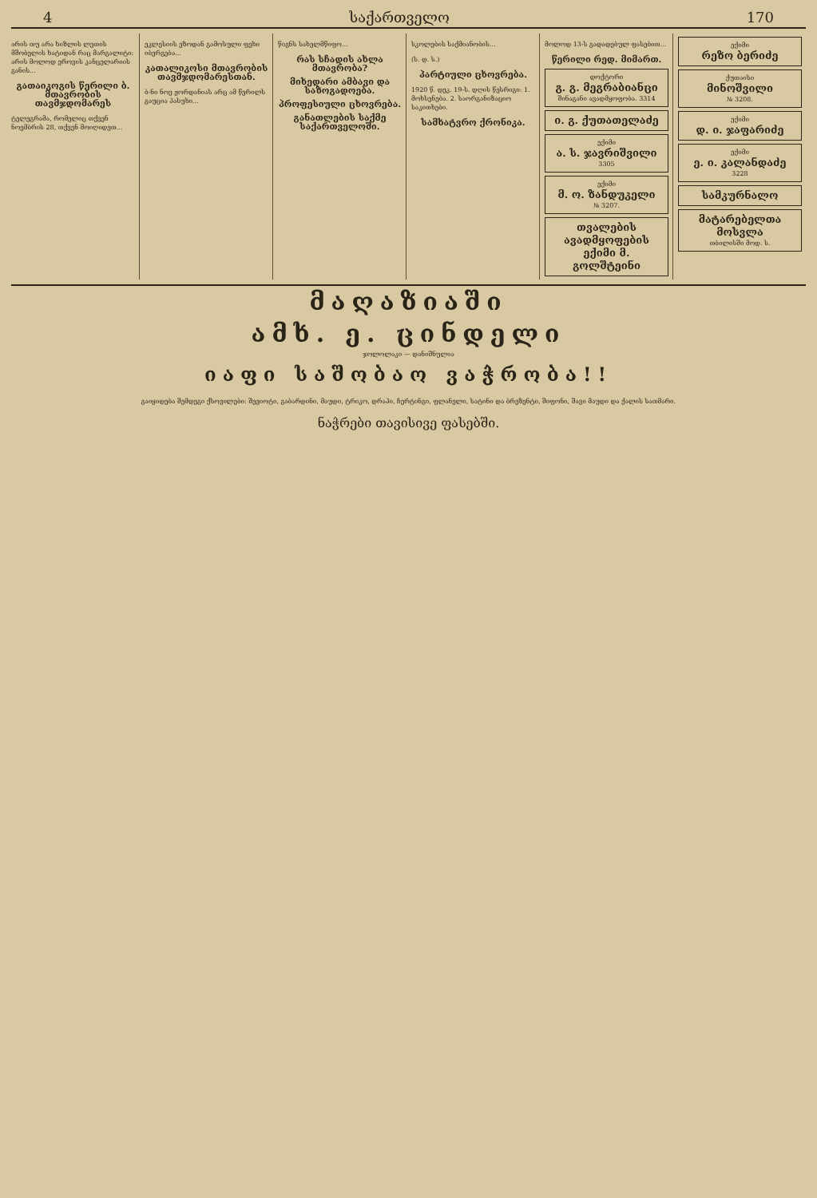4 საქართველო 170
არის თუ არა ხიზლის ლეთის მშობელის ხატიდან რაც მარგალიტი: არის მოლოდ ეროვის კანცელარიის განის...
გათაიკოგის წერილი ბ. მთავრობის თავმჯდომარეს
ტელეგრამა, რომელიც თქვენ ნოემბრის 28, თქვენ მოიღიდეთ...
ეკლესიის ეზოდან გამოსული ფეხი იბერგება...
კათალიკოსი მთავრობის თავმჯდომარესთან.
ბ-ნი ნოე ჟორდანიას არც ამ წერილს გაუცია პასუხი...
წიგნს სახელმწიფო...
რას სჩადის ახლა მთავრობა?
მიხედარი ამბავი და საზოგადოება.
პროფესიული ცხოვრება.
განათლების საქმე საქართველოში.
სკოლების საქმიანობის...
(ს. დ. ს.)
პარტიული ცხოვრება.
1920 წ. დეკ. 19-ს. დღის წესრიგი: 1. მოხსენება. 2. საორგანიზაციო საკითხები.
სამხატვრო ქრონიკა.
მოლოდ 13-ს გადადებულ ფასებით...
წერილი რედ. მიმართ.
დოქტორი
გ. გ. მეგრაბიანცი
შინაგანი ავადმყოფობა. 3314
ი. გ. ქუთათელაძე
ექიმი
ა. ს. ჯავრიშვილი
3305
ექიმი
მ. ო. ზანდუკელი
№ 3207.
თვალების ავადმყოფების ექიმი მ. გოლშტეინი
ექიმი
რეზო ბერიძე
ქუთაისი
მინოშვილი
№ 3208.
ექიმი
დ. ი. ჯაფარიძე
ექიმი
ე. ი. კალანდაძე
3228
სამკურნალო
მატარებელთა მოსვლა
თბილისში მოდ. ს.
მაღაზიაში
ამხ. ე. ცინდელი
ჯოლოლაკი — დანიშნულია
იაფი საშობაო ვაჭრობა!!
გაიყიდება შემდეგი ქსოვილები: შევიოტი, გაბარდინი, მაუდი, ტრიკო, დრაპი, ჩერტინგი, ფლანელი, სატინი და ბრეზენტი, შიფონი, შავი მაუდი და ქალის სათმარი.
ნაჭრები თავისივე ფასებში.